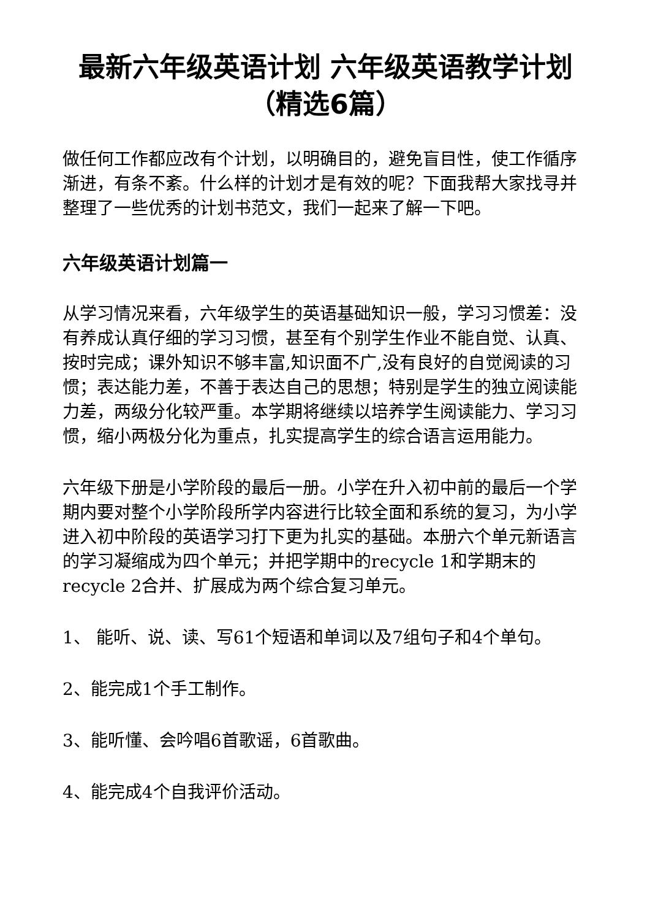最新六年级英语计划 六年级英语教学计划（精选6篇）
做任何工作都应改有个计划，以明确目的，避免盲目性，使工作循序渐进，有条不紊。什么样的计划才是有效的呢？下面我帮大家找寻并整理了一些优秀的计划书范文，我们一起来了解一下吧。
六年级英语计划篇一
从学习情况来看，六年级学生的英语基础知识一般，学习习惯差：没有养成认真仔细的学习习惯，甚至有个别学生作业不能自觉、认真、按时完成；课外知识不够丰富,知识面不广,没有良好的自觉阅读的习惯；表达能力差，不善于表达自己的思想；特别是学生的独立阅读能力差，两级分化较严重。本学期将继续以培养学生阅读能力、学习习惯，缩小两极分化为重点，扎实提高学生的综合语言运用能力。
六年级下册是小学阶段的最后一册。小学在升入初中前的最后一个学期内要对整个小学阶段所学内容进行比较全面和系统的复习，为小学进入初中阶段的英语学习打下更为扎实的基础。本册六个单元新语言的学习凝缩成为四个单元；并把学期中的recycle 1和学期末的recycle 2合并、扩展成为两个综合复习单元。
1、 能听、说、读、写61个短语和单词以及7组句子和4个单句。
2、能完成1个手工制作。
3、能听懂、会吟唱6首歌谣，6首歌曲。
4、能完成4个自我评价活动。